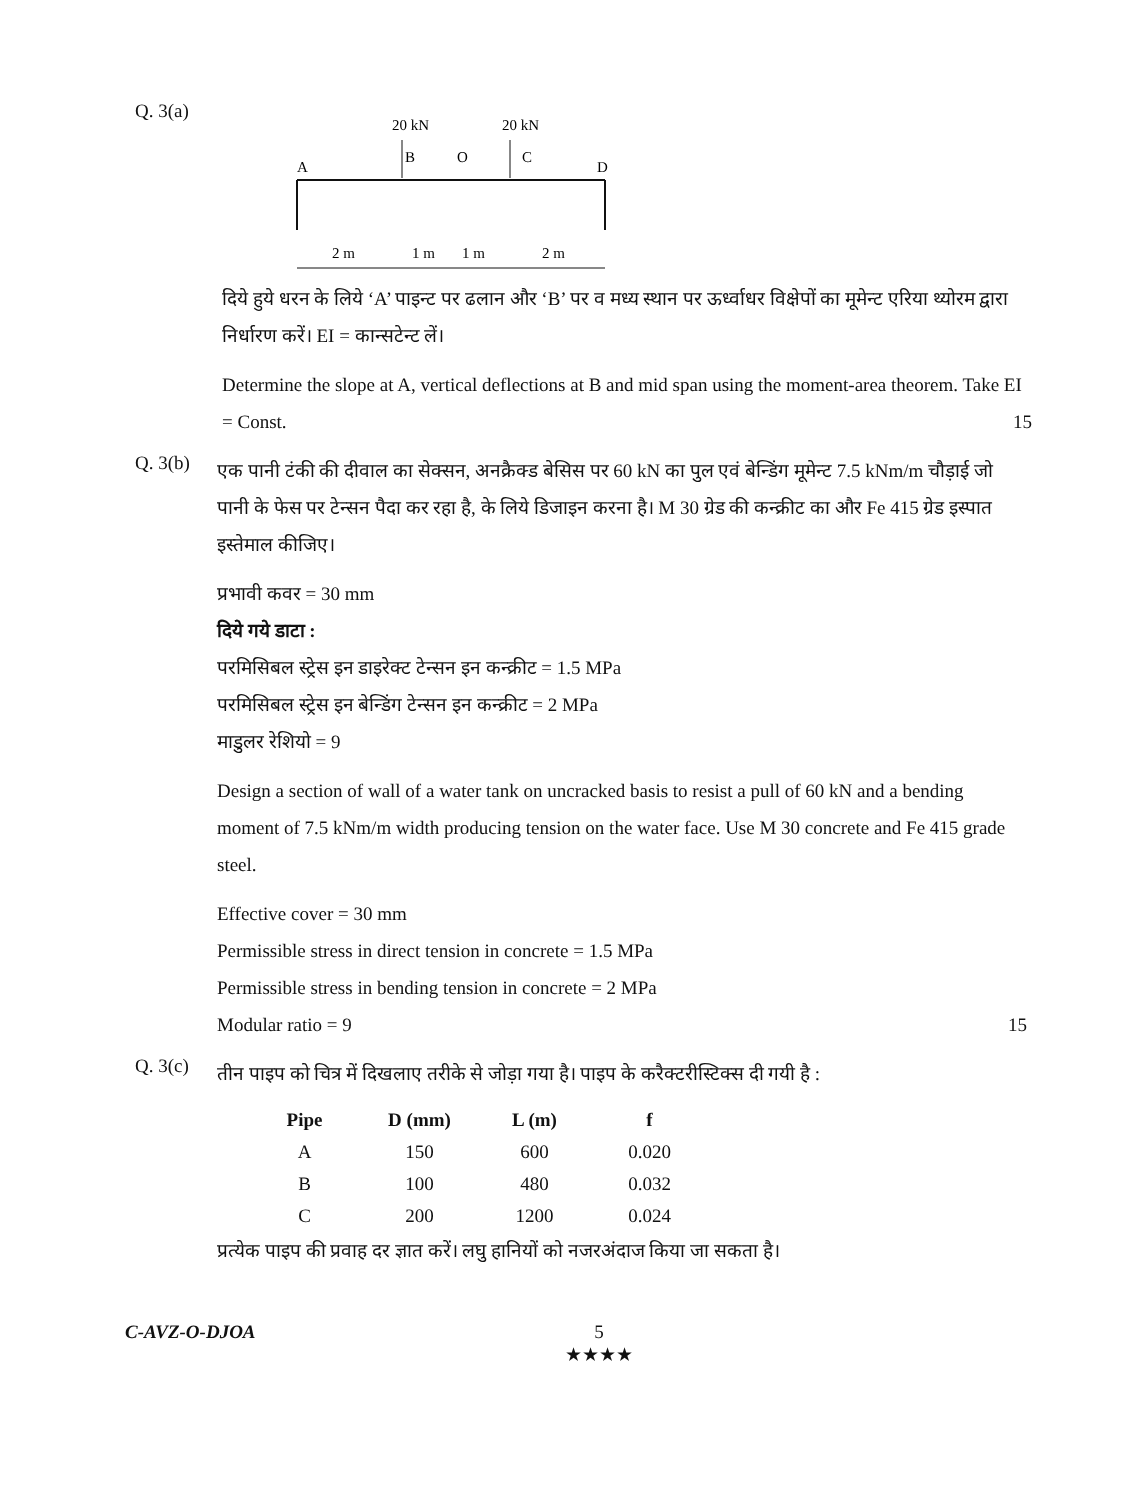Q. 3(a)
20 kN
20 kN
A
B
O
C
D
2 m
1 m
1 m
2 m
दिये हुये धरन के लिये ‘A’ पाइन्ट पर ढलान और ‘B’ पर व मध्य स्थान पर ऊर्ध्वाधर विक्षेपों का मूमेन्ट एरिया थ्योरम द्वारा निर्धारण करें। EI = कान्सटेन्ट लें।
Determine the slope at A, vertical deflections at B and mid span using the moment-area theorem. Take EI = Const. 15
Q. 3(b)
एक पानी टंकी की दीवाल का सेक्सन, अनक्रैक्ड बेसिस पर 60 kN का पुल एवं बेन्डिंग मूमेन्ट 7.5 kNm/m चौड़ाई जो पानी के फेस पर टेन्सन पैदा कर रहा है, के लिये डिजाइन करना है। M 30 ग्रेड की कन्क्रीट का और Fe 415 ग्रेड इस्पात इस्तेमाल कीजिए।
प्रभावी कवर = 30 mm
दिये गये डाटा :
परमिसिबल स्ट्रेस इन डाइरेक्ट टेन्सन इन कन्क्रीट = 1.5 MPa
परमिसिबल स्ट्रेस इन बेन्डिंग टेन्सन इन कन्क्रीट = 2 MPa
माडुलर रेशियो = 9
Design a section of wall of a water tank on uncracked basis to resist a pull of 60 kN and a bending moment of 7.5 kNm/m width producing tension on the water face. Use M 30 concrete and Fe 415 grade steel.
Effective cover = 30 mm
Permissible stress in direct tension in concrete = 1.5 MPa
Permissible stress in bending tension in concrete = 2 MPa
Modular ratio = 9 15
Q. 3(c)
तीन पाइप को चित्र में दिखलाए तरीके से जोड़ा गया है। पाइप के करैक्टरीस्टिक्स दी गयी है :
| Pipe | D (mm) | L (m) | f |
| --- | --- | --- | --- |
| A | 150 | 600 | 0.020 |
| B | 100 | 480 | 0.032 |
| C | 200 | 1200 | 0.024 |
प्रत्येक पाइप की प्रवाह दर ज्ञात करें। लघु हानियों को नजरअंदाज किया जा सकता है।
C-AVZ-O-DJOA 5
★★★★